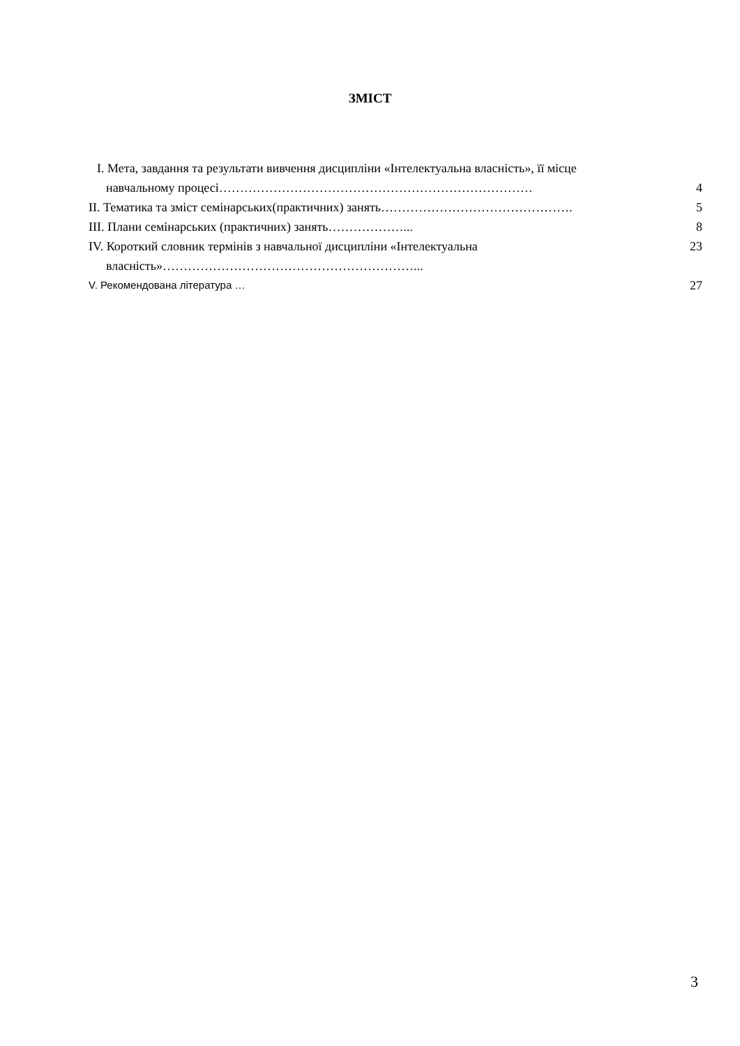ЗМІСТ
I. Мета, завдання та результати вивчення дисципліни «Інтелектуальна власність», її місце
навчальному процесі…………………………………………………………………
4
II. Тематика та зміст семінарських(практичних) занять……………………………………….
5
III. Плани семінарських (практичних) занять………………...
8
IV. Короткий словник термінів з навчальної дисципліни «Інтелектуальна
23
власність»……………………………………………………...
V. Рекомендована література …
27
3